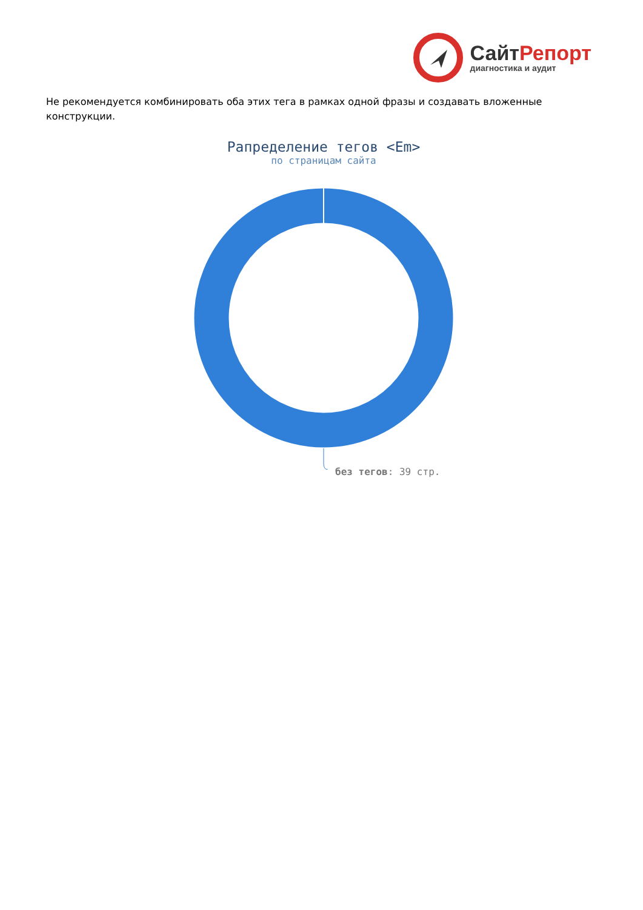СайтРепорт
диагностика и аудит
Не рекомендуется комбинировать оба этих тега в рамках одной фразы и создавать вложенные конструкции.
Рапределение тегов <Em>
по страницам сайта
без тегов: 39 стр.